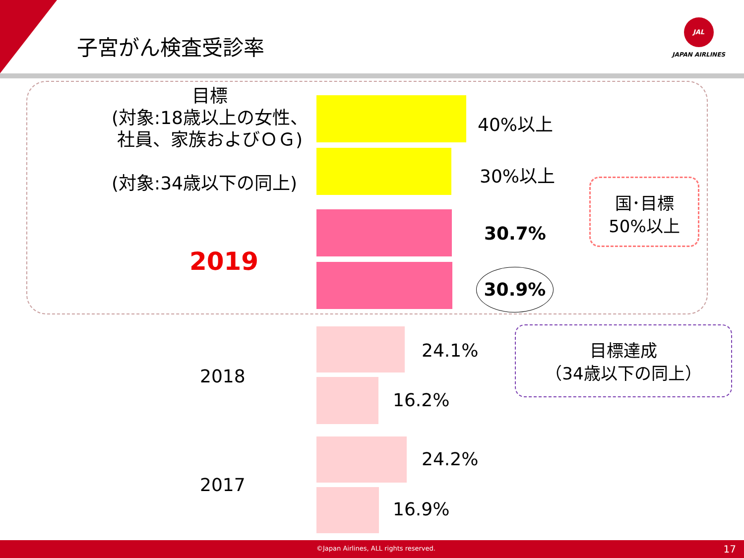子宮がん検査受診率
JAL
JAPAN AIRLINES
目標
(対象:18歳以上の女性、
社員、家族およびＯＧ)
(対象:34歳以下の同上)
2019
2018
2017
40%以上
30%以上
30.7%
30.9%
24.1%
16.2%
24.2%
16.9%
国･目標
50%以上
目標達成
（34歳以下の同上）
©Japan Airlines, ALL rights reserved. 17